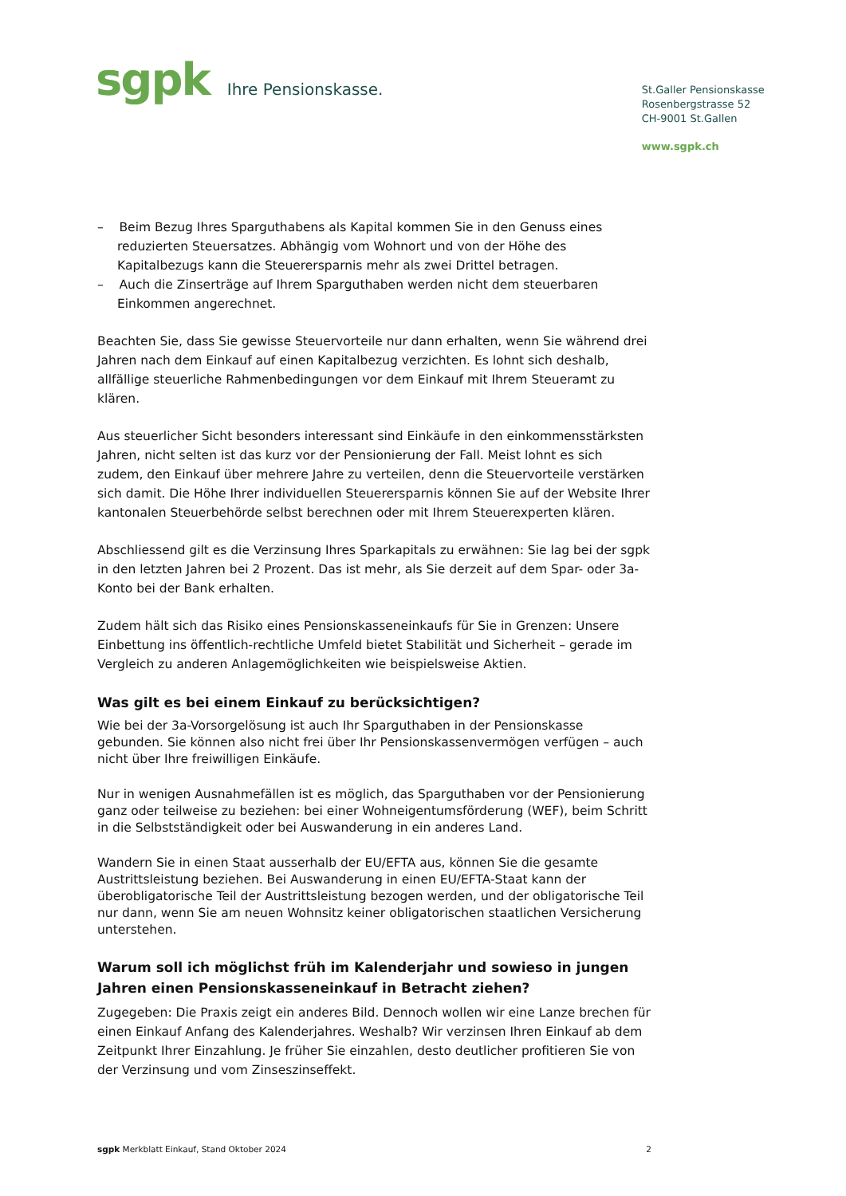sgpk
Ihre Pensionskasse.
St.Galler Pensionskasse
Rosenbergstrasse 52
CH-9001 St.Gallen
www.sgpk.ch
– Beim Bezug Ihres Sparguthabens als Kapital kommen Sie in den Genuss eines reduzierten Steuersatzes. Abhängig vom Wohnort und von der Höhe des Kapitalbezugs kann die Steuerersparnis mehr als zwei Drittel betragen.
– Auch die Zinserträge auf Ihrem Sparguthaben werden nicht dem steuerbaren Einkommen angerechnet.
Beachten Sie, dass Sie gewisse Steuervorteile nur dann erhalten, wenn Sie während drei Jahren nach dem Einkauf auf einen Kapitalbezug verzichten. Es lohnt sich deshalb, allfällige steuerliche Rahmenbedingungen vor dem Einkauf mit Ihrem Steueramt zu klären.
Aus steuerlicher Sicht besonders interessant sind Einkäufe in den einkommensstärksten Jahren, nicht selten ist das kurz vor der Pensionierung der Fall. Meist lohnt es sich zudem, den Einkauf über mehrere Jahre zu verteilen, denn die Steuervorteile verstärken sich damit. Die Höhe Ihrer individuellen Steuerersparnis können Sie auf der Website Ihrer kantonalen Steuerbehörde selbst berechnen oder mit Ihrem Steuerexperten klären.
Abschliessend gilt es die Verzinsung Ihres Sparkapitals zu erwähnen: Sie lag bei der sgpk in den letzten Jahren bei 2 Prozent. Das ist mehr, als Sie derzeit auf dem Spar- oder 3a-Konto bei der Bank erhalten.
Zudem hält sich das Risiko eines Pensionskasseneinkaufs für Sie in Grenzen: Unsere Einbettung ins öffentlich-rechtliche Umfeld bietet Stabilität und Sicherheit – gerade im Vergleich zu anderen Anlagemöglichkeiten wie beispielsweise Aktien.
Was gilt es bei einem Einkauf zu berücksichtigen?
Wie bei der 3a-Vorsorgelösung ist auch Ihr Sparguthaben in der Pensionskasse gebunden. Sie können also nicht frei über Ihr Pensionskassenvermögen verfügen – auch nicht über Ihre freiwilligen Einkäufe.
Nur in wenigen Ausnahmefällen ist es möglich, das Sparguthaben vor der Pensionierung ganz oder teilweise zu beziehen: bei einer Wohneigentumsförderung (WEF), beim Schritt in die Selbstständigkeit oder bei Auswanderung in ein anderes Land.
Wandern Sie in einen Staat ausserhalb der EU/EFTA aus, können Sie die gesamte Austrittsleistung beziehen. Bei Auswanderung in einen EU/EFTA-Staat kann der überobligatorische Teil der Austrittsleistung bezogen werden, und der obligatorische Teil nur dann, wenn Sie am neuen Wohnsitz keiner obligatorischen staatlichen Versicherung unterstehen.
Warum soll ich möglichst früh im Kalenderjahr und sowieso in jungen Jahren einen Pensionskasseneinkauf in Betracht ziehen?
Zugegeben: Die Praxis zeigt ein anderes Bild. Dennoch wollen wir eine Lanze brechen für einen Einkauf Anfang des Kalenderjahres. Weshalb? Wir verzinsen Ihren Einkauf ab dem Zeitpunkt Ihrer Einzahlung. Je früher Sie einzahlen, desto deutlicher profitieren Sie von der Verzinsung und vom Zinseszinseffekt.
sgpk Merkblatt Einkauf, Stand Oktober 2024 2